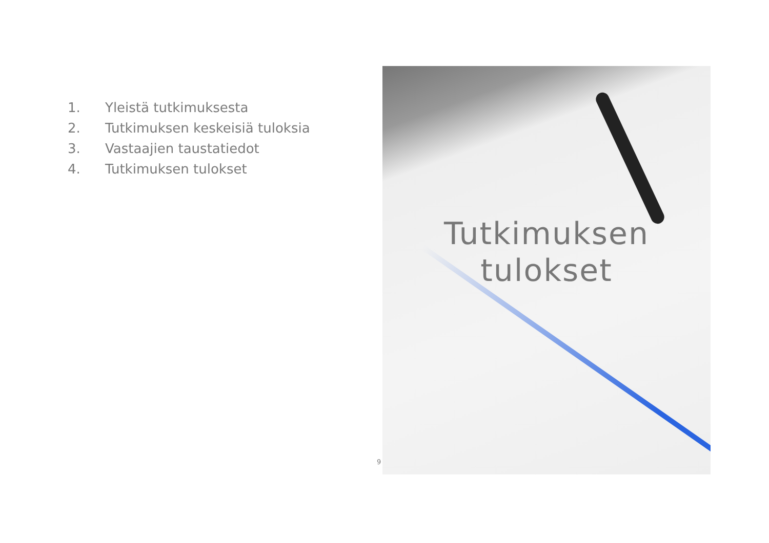1. Yleistä tutkimuksesta
2. Tutkimuksen keskeisiä tuloksia
3. Vastaajien taustatiedot
4. Tutkimuksen tulokset
Tutkimuksen
tulokset
9